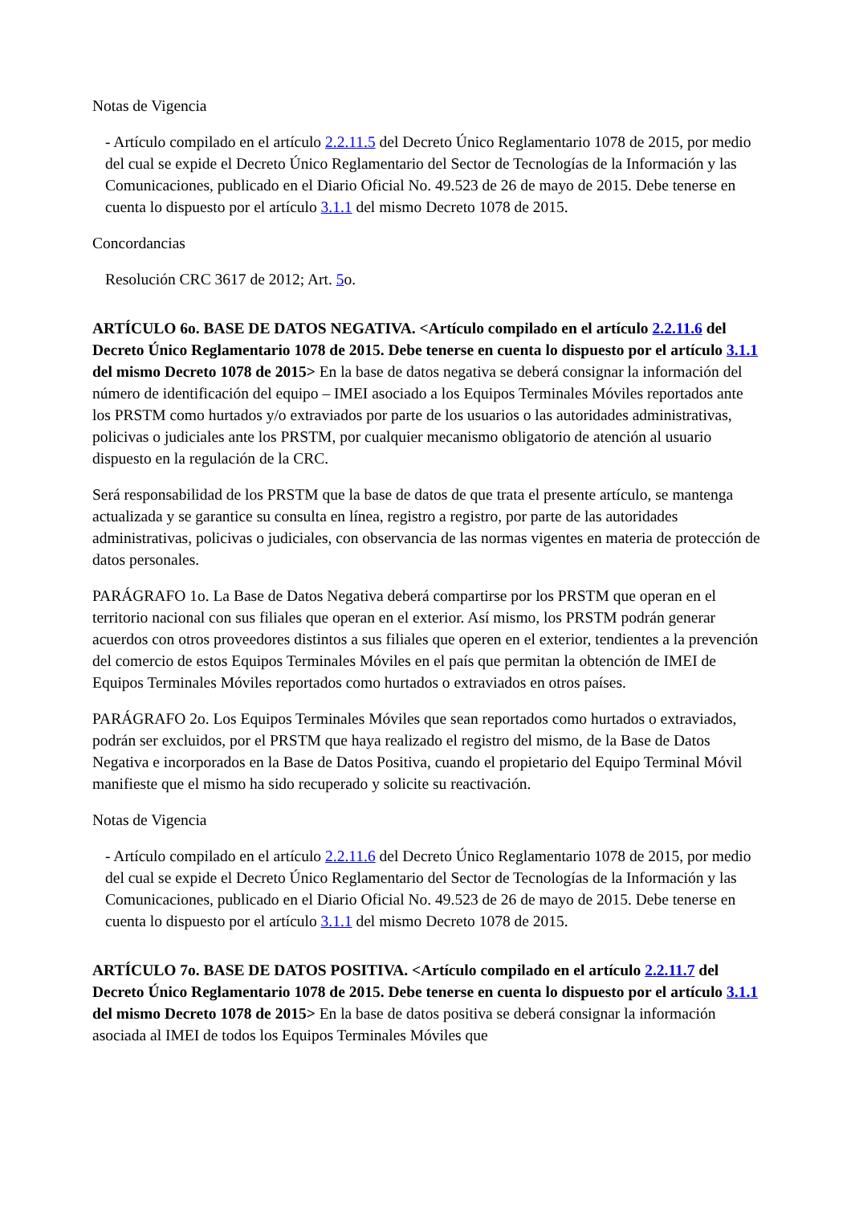Notas de Vigencia
- Artículo compilado en el artículo 2.2.11.5 del Decreto Único Reglamentario 1078 de 2015, por medio del cual se expide el Decreto Único Reglamentario del Sector de Tecnologías de la Información y las Comunicaciones, publicado en el Diario Oficial No. 49.523 de 26 de mayo de 2015. Debe tenerse en cuenta lo dispuesto por el artículo 3.1.1 del mismo Decreto 1078 de 2015.
Concordancias
Resolución CRC 3617 de 2012; Art. 5o.
ARTÍCULO 6o. BASE DE DATOS NEGATIVA. <Artículo compilado en el artículo 2.2.11.6 del Decreto Único Reglamentario 1078 de 2015. Debe tenerse en cuenta lo dispuesto por el artículo 3.1.1 del mismo Decreto 1078 de 2015> En la base de datos negativa se deberá consignar la información del número de identificación del equipo – IMEI asociado a los Equipos Terminales Móviles reportados ante los PRSTM como hurtados y/o extraviados por parte de los usuarios o las autoridades administrativas, policivas o judiciales ante los PRSTM, por cualquier mecanismo obligatorio de atención al usuario dispuesto en la regulación de la CRC.
Será responsabilidad de los PRSTM que la base de datos de que trata el presente artículo, se mantenga actualizada y se garantice su consulta en línea, registro a registro, por parte de las autoridades administrativas, policivas o judiciales, con observancia de las normas vigentes en materia de protección de datos personales.
PARÁGRAFO 1o. La Base de Datos Negativa deberá compartirse por los PRSTM que operan en el territorio nacional con sus filiales que operan en el exterior. Así mismo, los PRSTM podrán generar acuerdos con otros proveedores distintos a sus filiales que operen en el exterior, tendientes a la prevención del comercio de estos Equipos Terminales Móviles en el país que permitan la obtención de IMEI de Equipos Terminales Móviles reportados como hurtados o extraviados en otros países.
PARÁGRAFO 2o. Los Equipos Terminales Móviles que sean reportados como hurtados o extraviados, podrán ser excluidos, por el PRSTM que haya realizado el registro del mismo, de la Base de Datos Negativa e incorporados en la Base de Datos Positiva, cuando el propietario del Equipo Terminal Móvil manifieste que el mismo ha sido recuperado y solicite su reactivación.
Notas de Vigencia
- Artículo compilado en el artículo 2.2.11.6 del Decreto Único Reglamentario 1078 de 2015, por medio del cual se expide el Decreto Único Reglamentario del Sector de Tecnologías de la Información y las Comunicaciones, publicado en el Diario Oficial No. 49.523 de 26 de mayo de 2015. Debe tenerse en cuenta lo dispuesto por el artículo 3.1.1 del mismo Decreto 1078 de 2015.
ARTÍCULO 7o. BASE DE DATOS POSITIVA. <Artículo compilado en el artículo 2.2.11.7 del Decreto Único Reglamentario 1078 de 2015. Debe tenerse en cuenta lo dispuesto por el artículo 3.1.1 del mismo Decreto 1078 de 2015> En la base de datos positiva se deberá consignar la información asociada al IMEI de todos los Equipos Terminales Móviles que